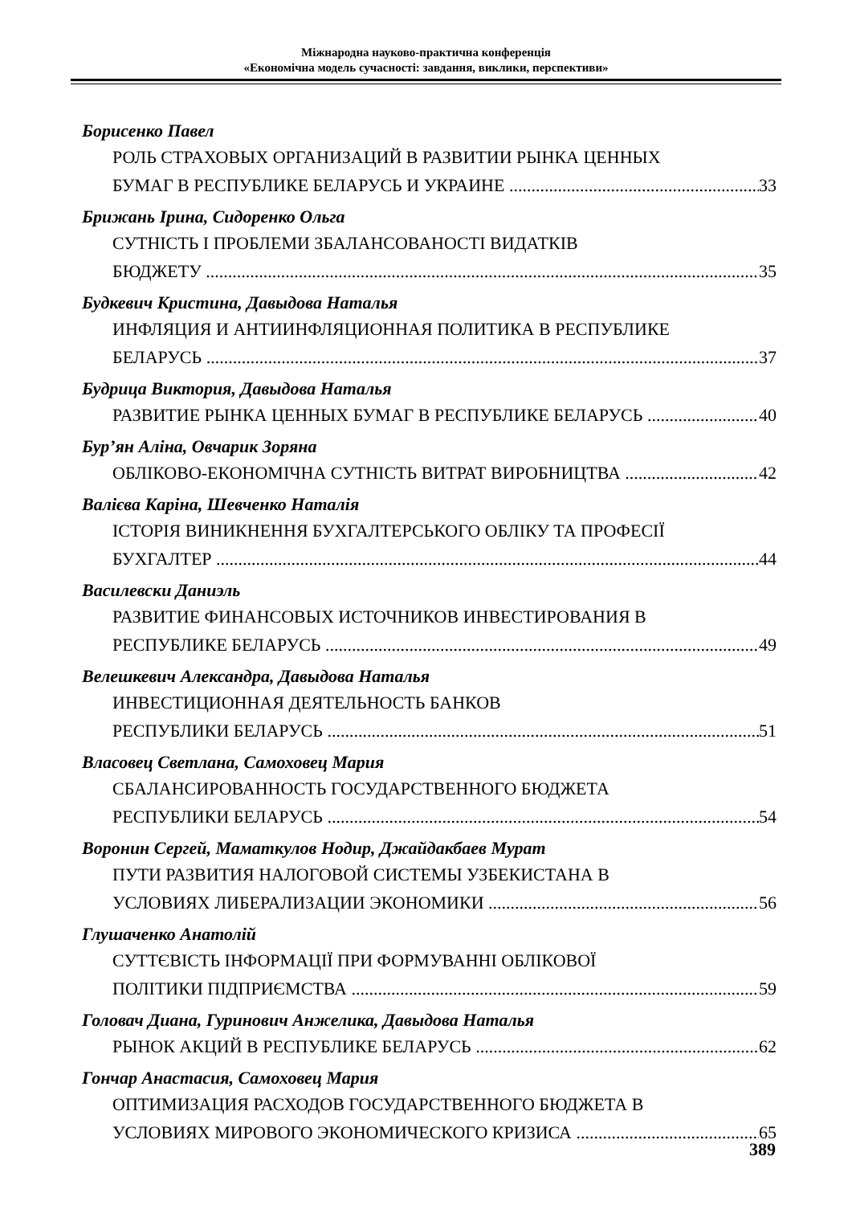Міжнародна науково-практична конференція
«Економічна модель сучасності: завдання, виклики, перспективи»
Борисенко Павел
РОЛЬ СТРАХОВЫХ ОРГАНИЗАЦИЙ В РАЗВИТИИ РЫНКА ЦЕННЫХ
БУМАГ В РЕСПУБЛИКЕ БЕЛАРУСЬ И УКРАИНЕ 33
Брижань Ірина, Сидоренко Ольга
СУТНІСТЬ І ПРОБЛЕМИ ЗБАЛАНСОВАНОСТІ ВИДАТКІВ
БЮДЖЕТУ 35
Будкевич Кристина, Давыдова Наталья
ИНФЛЯЦИЯ И АНТИИНФЛЯЦИОННАЯ ПОЛИТИКА В РЕСПУБЛИКЕ
БЕЛАРУСЬ 37
Будрица Виктория, Давыдова Наталья
РАЗВИТИЕ РЫНКА ЦЕННЫХ БУМАГ В РЕСПУБЛИКЕ БЕЛАРУСЬ 40
Бур’ян Аліна, Овчарик Зоряна
ОБЛІКОВО-ЕКОНОМІЧНА СУТНІСТЬ ВИТРАТ ВИРОБНИЦТВА 42
Валієва Каріна, Шевченко Наталія
ІСТОРІЯ ВИНИКНЕННЯ БУХГАЛТЕРСЬКОГО ОБЛІКУ ТА ПРОФЕСІЇ
БУХГАЛТЕР 44
Василевски Даниэль
РАЗВИТИЕ ФИНАНСОВЫХ ИСТОЧНИКОВ ИНВЕСТИРОВАНИЯ В
РЕСПУБЛИКЕ БЕЛАРУСЬ 49
Велешкевич Александра, Давыдова Наталья
ИНВЕСТИЦИОННАЯ ДЕЯТЕЛЬНОСТЬ БАНКОВ
РЕСПУБЛИКИ БЕЛАРУСЬ 51
Власовец Светлана, Самоховец Мария
СБАЛАНСИРОВАННОСТЬ ГОСУДАРСТВЕННОГО БЮДЖЕТА
РЕСПУБЛИКИ БЕЛАРУСЬ 54
Воронин Сергей, Маматкулов Нодир, Джайдакбаев Мурат
ПУТИ РАЗВИТИЯ НАЛОГОВОЙ СИСТЕМЫ УЗБЕКИСТАНА В
УСЛОВИЯХ ЛИБЕРАЛИЗАЦИИ ЭКОНОМИКИ 56
Глушаченко Анатолій
СУТТЄВІСТЬ ІНФОРМАЦІЇ ПРИ ФОРМУВАННІ ОБЛІКОВОЇ
ПОЛІТИКИ ПІДПРИЄМСТВА 59
Головач Диана, Гуринович Анжелика, Давыдова Наталья
РЫНОК АКЦИЙ В РЕСПУБЛИКЕ БЕЛАРУСЬ 62
Гончар Анастасия, Самоховец Мария
ОПТИМИЗАЦИЯ РАСХОДОВ ГОСУДАРСТВЕННОГО БЮДЖЕТА В
УСЛОВИЯХ МИРОВОГО ЭКОНОМИЧЕСКОГО КРИЗИСА 65
389